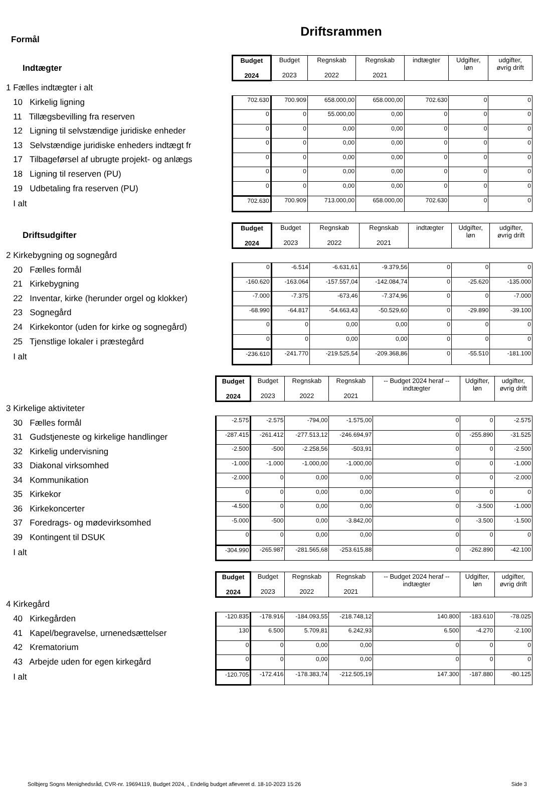Driftsrammen
Formål
| Indtægter | Budget 2024 | Budget 2023 | Regnskab 2022 | Regnskab 2021 | indtægter | Udgifter, løn | udgifter, øvrig drift |
| 1 Fælles indtægter i alt | | | | | | | |
| 10 Kirkelig ligning | 702.630 | 700.909 | 658.000,00 | 658.000,00 | 702.630 | 0 | 0 |
| 11 Tillægsbevilling fra reserven | 0 | 0 | 55.000,00 | 0,00 | 0 | 0 | 0 |
| 12 Ligning til selvstændige juridiske enheder | 0 | 0 | 0,00 | 0,00 | 0 | 0 | 0 |
| 13 Selvstændige juridiske enheders indtægt fr | 0 | 0 | 0,00 | 0,00 | 0 | 0 | 0 |
| 17 Tilbageførsel af ubrugte projekt- og anlægs | 0 | 0 | 0,00 | 0,00 | 0 | 0 | 0 |
| 18 Ligning til reserven (PU) | 0 | 0 | 0,00 | 0,00 | 0 | 0 | 0 |
| 19 Udbetaling fra reserven (PU) | 0 | 0 | 0,00 | 0,00 | 0 | 0 | 0 |
| I alt | 702.630 | 700.909 | 713.000,00 | 658.000,00 | 702.630 | 0 | 0 |
| Driftsudgifter | Budget 2024 | Budget 2023 | Regnskab 2022 | Regnskab 2021 | indtægter | Udgifter, løn | udgifter, øvrig drift |
| 2 Kirkebygning og sognegård | | | | | | | |
| 20 Fælles formål | 0 | -6.514 | -6.631,61 | -9.379,56 | 0 | 0 | 0 |
| 21 Kirkebygning | -160.620 | -163.064 | -157.557,04 | -142.084,74 | 0 | -25.620 | -135.000 |
| 22 Inventar, kirke (herunder orgel og klokker) | -7.000 | -7.375 | -673,46 | -7.374,96 | 0 | 0 | -7.000 |
| 23 Sognegård | -68.990 | -64.817 | -54.663,43 | -50.529,60 | 0 | -29.890 | -39.100 |
| 24 Kirkekontor (uden for kirke og sognegård) | 0 | 0 | 0,00 | 0,00 | 0 | 0 | 0 |
| 25 Tjenstlige lokaler i præstegård | 0 | 0 | 0,00 | 0,00 | 0 | 0 | 0 |
| I alt | -236.610 | -241.770 | -219.525,54 | -209.368,86 | 0 | -55.510 | -181.100 |
| | Budget 2024 | Budget 2023 | Regnskab 2022 | Regnskab 2021 | -- Budget 2024 heraf -- indtægter | Udgifter, løn | udgifter, øvrig drift |
| 3 Kirkelige aktiviteter | | | | | | | |
| 30 Fælles formål | -2.575 | -2.575 | -794,00 | -1.575,00 | 0 | 0 | -2.575 |
| 31 Gudstjeneste og kirkelige handlinger | -287.415 | -261.412 | -277.513,12 | -246.694,97 | 0 | -255.890 | -31.525 |
| 32 Kirkelig undervisning | -2.500 | -500 | -2.258,56 | -503,91 | 0 | 0 | -2.500 |
| 33 Diakonal virksomhed | -1.000 | -1.000 | -1.000,00 | -1.000,00 | 0 | 0 | -1.000 |
| 34 Kommunikation | -2.000 | 0 | 0,00 | 0,00 | 0 | 0 | -2.000 |
| 35 Kirkekor | 0 | 0 | 0,00 | 0,00 | 0 | 0 | 0 |
| 36 Kirkekoncerter | -4.500 | 0 | 0,00 | 0,00 | 0 | -3.500 | -1.000 |
| 37 Foredrags- og mødevirksomhed | -5.000 | -500 | 0,00 | -3.842,00 | 0 | -3.500 | -1.500 |
| 39 Kontingent til DSUK | 0 | 0 | 0,00 | 0,00 | 0 | 0 | 0 |
| I alt | -304.990 | -265.987 | -281.565,68 | -253.615,88 | 0 | -262.890 | -42.100 |
| | Budget 2024 | Budget 2023 | Regnskab 2022 | Regnskab 2021 | -- Budget 2024 heraf -- indtægter | Udgifter, løn | udgifter, øvrig drift |
| 4 Kirkegård | | | | | | | |
| 40 Kirkegården | -120.835 | -178.916 | -184.093,55 | -218.748,12 | 140.800 | -183.610 | -78.025 |
| 41 Kapel/begravelse, urnenedsættelser | 130 | 6.500 | 5.709,81 | 6.242,93 | 6.500 | -4.270 | -2.100 |
| 42 Krematorium | 0 | 0 | 0,00 | 0,00 | 0 | 0 | 0 |
| 43 Arbejde uden for egen kirkegård | 0 | 0 | 0,00 | 0,00 | 0 | 0 | 0 |
| I alt | -120.705 | -172.416 | -178.383,74 | -212.505,19 | 147.300 | -187.880 | -80.125 |
Solbjerg Sogns Menighedsråd, CVR-nr. 19694119, Budget 2024, , Endelig budget afleveret d. 18-10-2023 15:26 Side 3